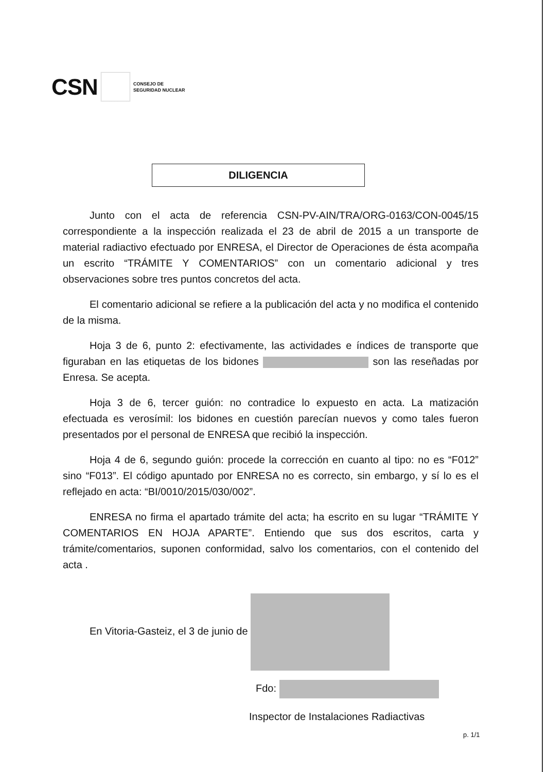CSN CONSEJO DE
SEGURIDAD NUCLEAR
DILIGENCIA
Junto con el acta de referencia CSN-PV-AIN/TRA/ORG-0163/CON-0045/15 correspondiente a la inspección realizada el 23 de abril de 2015 a un transporte de material radiactivo efectuado por ENRESA, el Director de Operaciones de ésta acompaña un escrito “TRÁMITE Y COMENTARIOS” con un comentario adicional y tres observaciones sobre tres puntos concretos del acta.
El comentario adicional se refiere a la publicación del acta y no modifica el contenido de la misma.
Hoja 3 de 6, punto 2: efectivamente, las actividades e índices de transporte que figuraban en las etiquetas de los bidones son las reseñadas por Enresa. Se acepta.
Hoja 3 de 6, tercer guión: no contradice lo expuesto en acta. La matización efectuada es verosímil: los bidones en cuestión parecían nuevos y como tales fueron presentados por el personal de ENRESA que recibió la inspección.
Hoja 4 de 6, segundo guión: procede la corrección en cuanto al tipo: no es “F012” sino “F013”. El código apuntado por ENRESA no es correcto, sin embargo, y sí lo es el reflejado en acta: “BI/0010/2015/030/002”.
ENRESA no firma el apartado trámite del acta; ha escrito en su lugar “TRÁMITE Y COMENTARIOS EN HOJA APARTE”. Entiendo que sus dos escritos, carta y trámite/comentarios, suponen conformidad, salvo los comentarios, con el contenido del acta .
En Vitoria-Gasteiz, el 3 de junio de
Fdo:
Inspector de Instalaciones Radiactivas
p. 1/1